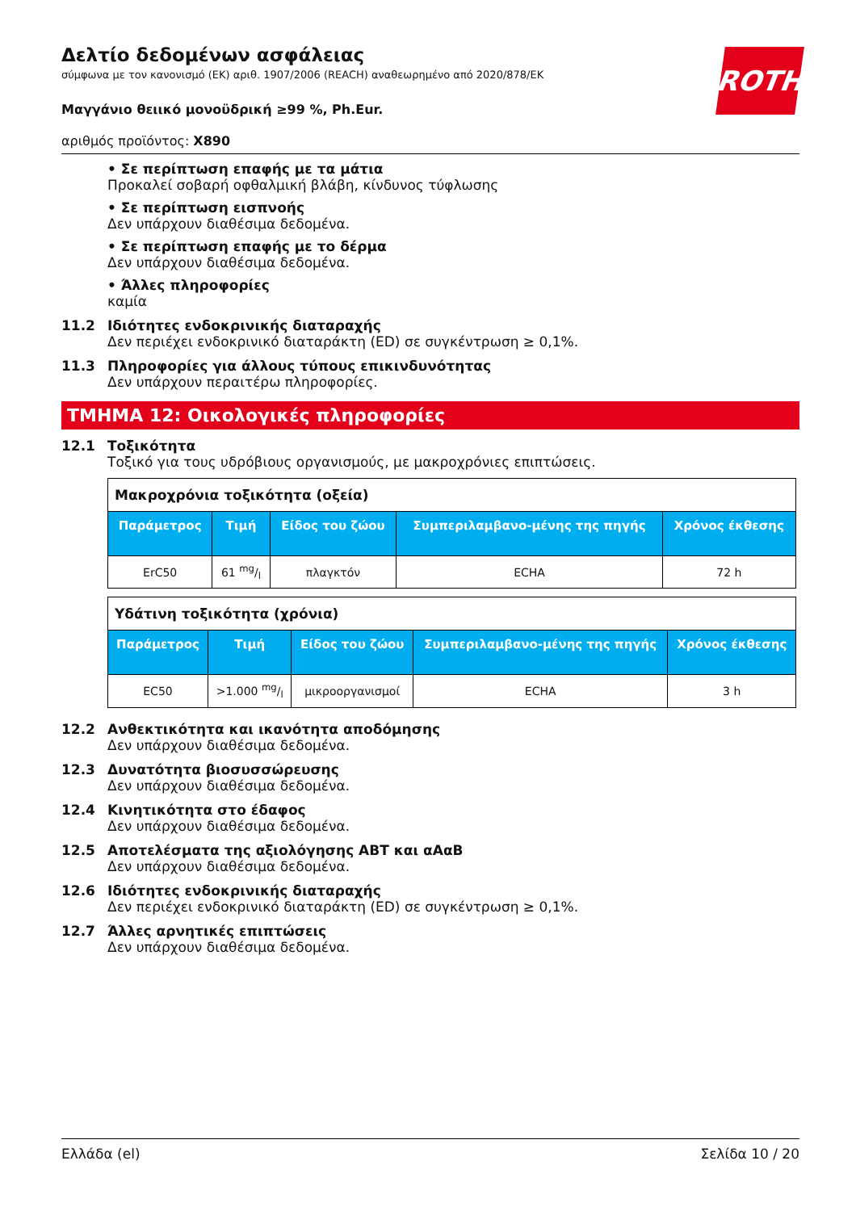ROTH
Δελτίο δεδομένων ασφάλειας
σύμφωνα με τον κανονισμό (ΕΚ) αριθ. 1907/2006 (REACH) αναθεωρημένο από 2020/878/ΕΚ
Μαγγάνιο θειικό μονοϋδρική ≥99 %, Ph.Eur.
αριθμός προϊόντος: X890
• Σε περίπτωση επαφής με τα μάτια
Προκαλεί σοβαρή οφθαλμική βλάβη, κίνδυνος τύφλωσης
• Σε περίπτωση εισπνοής
Δεν υπάρχουν διαθέσιμα δεδομένα.
• Σε περίπτωση επαφής με το δέρμα
Δεν υπάρχουν διαθέσιμα δεδομένα.
• Άλλες πληροφορίες
καμία
11.2 Ιδιότητες ενδοκρινικής διαταραχής
Δεν περιέχει ενδοκρινικό διαταράκτη (ED) σε συγκέντρωση ≥ 0,1%.
11.3 Πληροφορίες για άλλους τύπους επικινδυνότητας
Δεν υπάρχουν περαιτέρω πληροφορίες.
ΤΜΗΜΑ 12: Οικολογικές πληροφορίες
12.1 Τοξικότητα
Τοξικό για τους υδρόβιους οργανισμούς, με μακροχρόνιες επιπτώσεις.
| Μακροχρόνια τοξικότητα (οξεία) | | | | |
| Παράμετρος | Τιμή | Είδος του ζώου | Συμπεριλαμβανο-μένης της πηγής | Χρόνος έκθεσης |
| ErC50 | 61 mg/l | πλαγκτόν | ECHA | 72 h |
| Υδάτινη τοξικότητα (χρόνια) | | | | |
| Παράμετρος | Τιμή | Είδος του ζώου | Συμπεριλαμβανο-μένης της πηγής | Χρόνος έκθεσης |
| EC50 | >1.000 mg/l | μικροοργανισμοί | ECHA | 3 h |
12.2 Ανθεκτικότητα και ικανότητα αποδόμησης
Δεν υπάρχουν διαθέσιμα δεδομένα.
12.3 Δυνατότητα βιοσυσσώρευσης
Δεν υπάρχουν διαθέσιμα δεδομένα.
12.4 Κινητικότητα στο έδαφος
Δεν υπάρχουν διαθέσιμα δεδομένα.
12.5 Αποτελέσματα της αξιολόγησης ΑΒΤ και αΑαΒ
Δεν υπάρχουν διαθέσιμα δεδομένα.
12.6 Ιδιότητες ενδοκρινικής διαταραχής
Δεν περιέχει ενδοκρινικό διαταράκτη (ED) σε συγκέντρωση ≥ 0,1%.
12.7 Άλλες αρνητικές επιπτώσεις
Δεν υπάρχουν διαθέσιμα δεδομένα.
Ελλάδα (el) Σελίδα 10 / 20